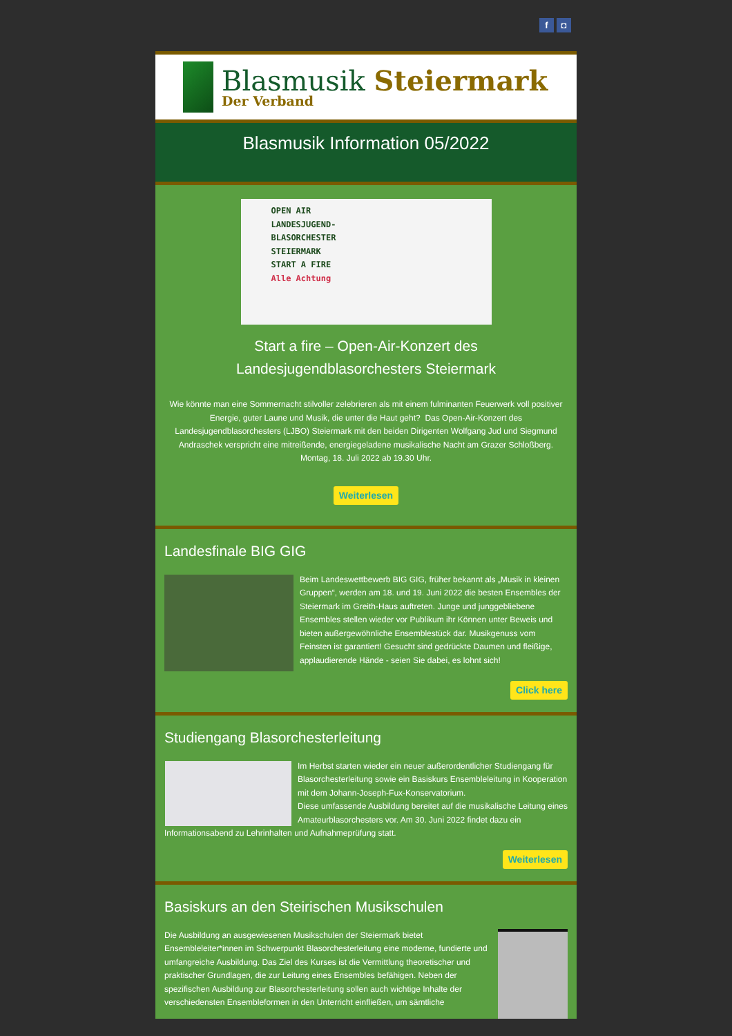f ◘
Blasmusik Steiermark
Der Verband
Blasmusik Information 05/2022
OPEN AIR
LANDESJUGEND-
BLASORCHESTER
STEIERMARK
START A FIRE
Alle Achtung
Start a fire – Open-Air-Konzert des Landesjugendblasorchesters Steiermark
Wie könnte man eine Sommernacht stilvoller zelebrieren als mit einem fulminanten Feuerwerk voll positiver Energie, guter Laune und Musik, die unter die Haut geht? Das Open-Air-Konzert des Landesjugendblasorchesters (LJBO) Steiermark mit den beiden Dirigenten Wolfgang Jud und Siegmund Andraschek verspricht eine mitreißende, energiegeladene musikalische Nacht am Grazer Schloßberg. Montag, 18. Juli 2022 ab 19.30 Uhr.
Weiterlesen
Landesfinale BIG GIG
Beim Landeswettbewerb BIG GIG, früher bekannt als „Musik in kleinen Gruppen“, werden am 18. und 19. Juni 2022 die besten Ensembles der Steiermark im Greith-Haus auftreten. Junge und junggebliebene Ensembles stellen wieder vor Publikum ihr Können unter Beweis und bieten außergewöhnliche Ensemblestück dar. Musikgenuss vom Feinsten ist garantiert! Gesucht sind gedrückte Daumen und fleißige, applaudierende Hände - seien Sie dabei, es lohnt sich!
Click here
Studiengang Blasorchesterleitung
Im Herbst starten wieder ein neuer außerordentlicher Studiengang für Blasorchesterleitung sowie ein Basiskurs Ensembleleitung in Kooperation mit dem Johann-Joseph-Fux-Konservatorium.
Diese umfassende Ausbildung bereitet auf die musikalische Leitung eines Amateurblasorchesters vor. Am 30. Juni 2022 findet dazu ein Informationsabend zu Lehrinhalten und Aufnahmeprüfung statt.
Weiterlesen
Basiskurs an den Steirischen Musikschulen
Die Ausbildung an ausgewiesenen Musikschulen der Steiermark bietet Ensembleleiter*innen im Schwerpunkt Blasorchesterleitung eine moderne, fundierte und umfangreiche Ausbildung. Das Ziel des Kurses ist die Vermittlung theoretischer und praktischer Grundlagen, die zur Leitung eines Ensembles befähigen. Neben der spezifischen Ausbildung zur Blasorchesterleitung sollen auch wichtige Inhalte der verschiedensten Ensembleformen in den Unterricht einfließen, um sämtliche